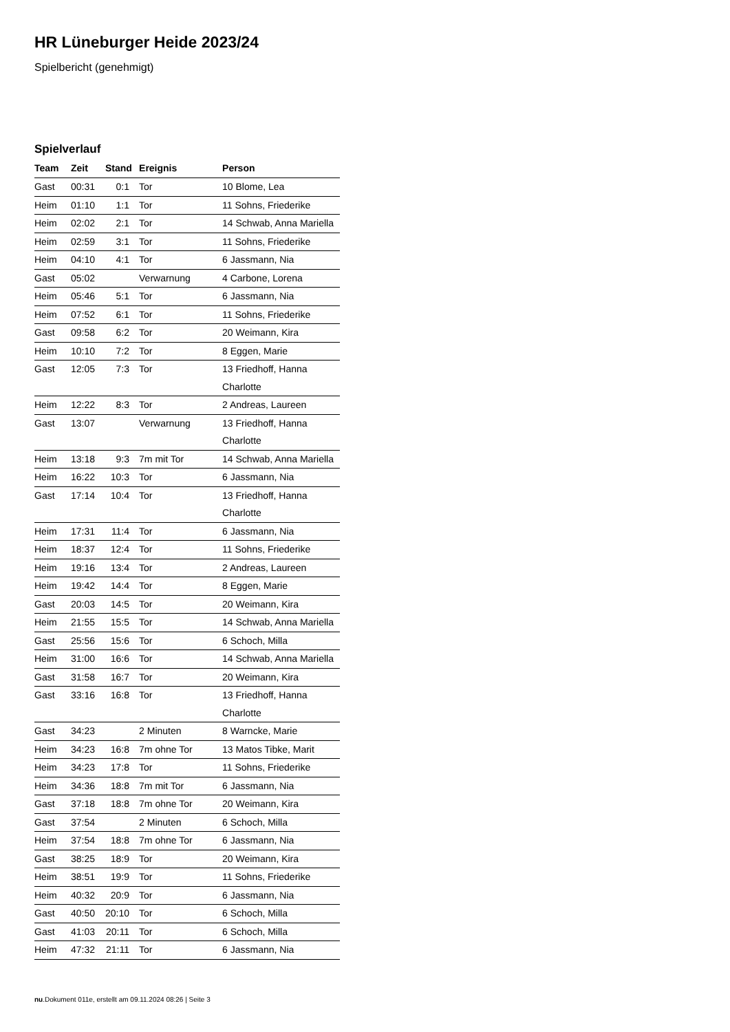HR Lüneburger Heide 2023/24
Spielbericht (genehmigt)
Spielverlauf
| Team | Zeit | Stand | Ereignis | Person |
| --- | --- | --- | --- | --- |
| Gast | 00:31 | 0:1 | Tor | 10 Blome, Lea |
| Heim | 01:10 | 1:1 | Tor | 11 Sohns, Friederike |
| Heim | 02:02 | 2:1 | Tor | 14 Schwab, Anna Mariella |
| Heim | 02:59 | 3:1 | Tor | 11 Sohns, Friederike |
| Heim | 04:10 | 4:1 | Tor | 6 Jassmann, Nia |
| Gast | 05:02 | | Verwarnung | 4 Carbone, Lorena |
| Heim | 05:46 | 5:1 | Tor | 6 Jassmann, Nia |
| Heim | 07:52 | 6:1 | Tor | 11 Sohns, Friederike |
| Gast | 09:58 | 6:2 | Tor | 20 Weimann, Kira |
| Heim | 10:10 | 7:2 | Tor | 8 Eggen, Marie |
| Gast | 12:05 | 7:3 | Tor | 13 Friedhoff, Hanna Charlotte |
| Heim | 12:22 | 8:3 | Tor | 2 Andreas, Laureen |
| Gast | 13:07 | | Verwarnung | 13 Friedhoff, Hanna Charlotte |
| Heim | 13:18 | 9:3 | 7m mit Tor | 14 Schwab, Anna Mariella |
| Heim | 16:22 | 10:3 | Tor | 6 Jassmann, Nia |
| Gast | 17:14 | 10:4 | Tor | 13 Friedhoff, Hanna Charlotte |
| Heim | 17:31 | 11:4 | Tor | 6 Jassmann, Nia |
| Heim | 18:37 | 12:4 | Tor | 11 Sohns, Friederike |
| Heim | 19:16 | 13:4 | Tor | 2 Andreas, Laureen |
| Heim | 19:42 | 14:4 | Tor | 8 Eggen, Marie |
| Gast | 20:03 | 14:5 | Tor | 20 Weimann, Kira |
| Heim | 21:55 | 15:5 | Tor | 14 Schwab, Anna Mariella |
| Gast | 25:56 | 15:6 | Tor | 6 Schoch, Milla |
| Heim | 31:00 | 16:6 | Tor | 14 Schwab, Anna Mariella |
| Gast | 31:58 | 16:7 | Tor | 20 Weimann, Kira |
| Gast | 33:16 | 16:8 | Tor | 13 Friedhoff, Hanna Charlotte |
| Gast | 34:23 | | 2 Minuten | 8 Warncke, Marie |
| Heim | 34:23 | 16:8 | 7m ohne Tor | 13 Matos Tibke, Marit |
| Heim | 34:23 | 17:8 | Tor | 11 Sohns, Friederike |
| Heim | 34:36 | 18:8 | 7m mit Tor | 6 Jassmann, Nia |
| Gast | 37:18 | 18:8 | 7m ohne Tor | 20 Weimann, Kira |
| Gast | 37:54 | | 2 Minuten | 6 Schoch, Milla |
| Heim | 37:54 | 18:8 | 7m ohne Tor | 6 Jassmann, Nia |
| Gast | 38:25 | 18:9 | Tor | 20 Weimann, Kira |
| Heim | 38:51 | 19:9 | Tor | 11 Sohns, Friederike |
| Heim | 40:32 | 20:9 | Tor | 6 Jassmann, Nia |
| Gast | 40:50 | 20:10 | Tor | 6 Schoch, Milla |
| Gast | 41:03 | 20:11 | Tor | 6 Schoch, Milla |
| Heim | 47:32 | 21:11 | Tor | 6 Jassmann, Nia |
nu.Dokument 011e, erstellt am 09.11.2024 08:26 | Seite 3